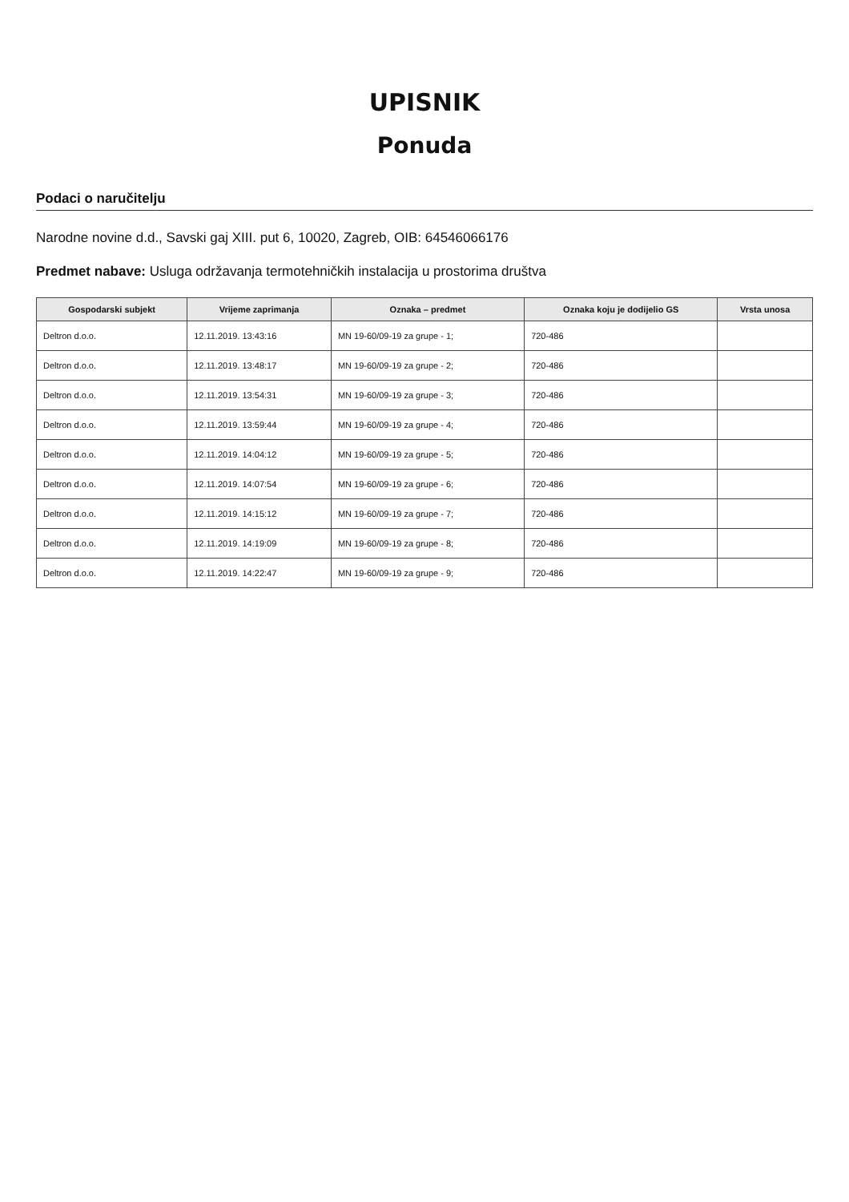UPISNIK
Ponuda
Podaci o naručitelju
Narodne novine d.d., Savski gaj XIII. put 6, 10020, Zagreb, OIB: 64546066176
Predmet nabave: Usluga održavanja termotehničkih instalacija u prostorima društva
| Gospodarski subjekt | Vrijeme zaprimanja | Oznaka – predmet | Oznaka koju je dodijelio GS | Vrsta unosa |
| --- | --- | --- | --- | --- |
| Deltron d.o.o. | 12.11.2019. 13:43:16 | MN 19-60/09-19 za grupe - 1; | 720-486 | |
| Deltron d.o.o. | 12.11.2019. 13:48:17 | MN 19-60/09-19 za grupe - 2; | 720-486 | |
| Deltron d.o.o. | 12.11.2019. 13:54:31 | MN 19-60/09-19 za grupe - 3; | 720-486 | |
| Deltron d.o.o. | 12.11.2019. 13:59:44 | MN 19-60/09-19 za grupe - 4; | 720-486 | |
| Deltron d.o.o. | 12.11.2019. 14:04:12 | MN 19-60/09-19 za grupe - 5; | 720-486 | |
| Deltron d.o.o. | 12.11.2019. 14:07:54 | MN 19-60/09-19 za grupe - 6; | 720-486 | |
| Deltron d.o.o. | 12.11.2019. 14:15:12 | MN 19-60/09-19 za grupe - 7; | 720-486 | |
| Deltron d.o.o. | 12.11.2019. 14:19:09 | MN 19-60/09-19 za grupe - 8; | 720-486 | |
| Deltron d.o.o. | 12.11.2019. 14:22:47 | MN 19-60/09-19 za grupe - 9; | 720-486 | |